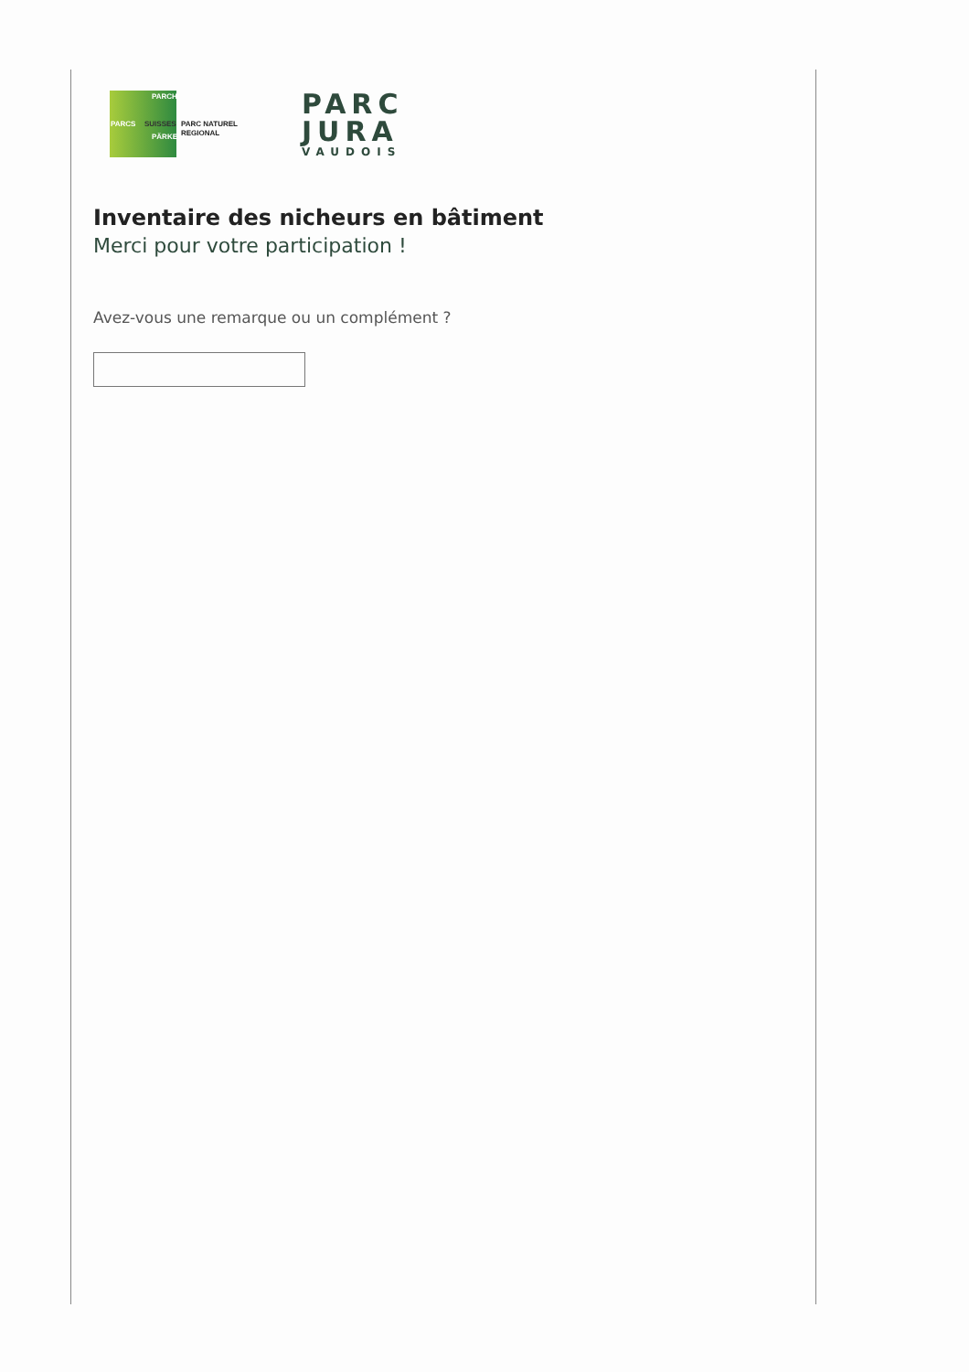PARCS SUISSES
PARCHI
PÄRKE
PARC NATUREL
REGIONAL
PARC
JURA
VAUDOIS
Inventaire des nicheurs en bâtiment
Merci pour votre participation !
Avez-vous une remarque ou un complément ?